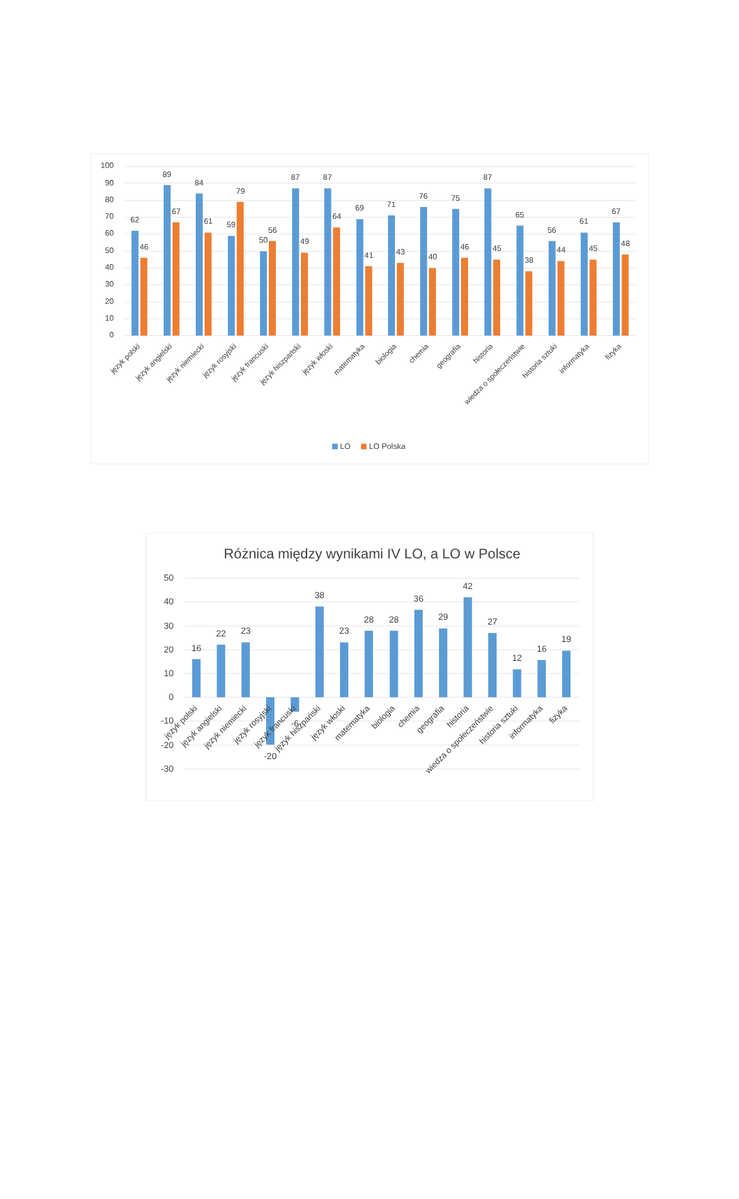100
90
80
70
60
50
40
30
20
10
0
62
46
89
67
84
61
59
79
50
56
87
49
87
64
69
41
71
43
76
40
75
46
87
45
65
38
56
44
61
45
67
48
język polski
język angielski
język niemiecki
język rosyjski
język francuski
język hiszpański
język włoski
matematyka
biologia
chemia
geografia
historia
wiedza o społeczeństwie
historia sztuki
informatyka
fizyka
LO
LO Polska
Różnica między wynikami IV LO, a LO w Polsce
50
40
30
20
10
0
-10
-20
-30
16
22
23
-20
-6
38
23
28
28
36
29
42
27
12
16
19
język polski
język angielski
język niemiecki
język rosyjski
język francuski
język hiszpański
język włoski
matematyka
biologia
chemia
geografia
historia
wiedza o społeczeństwie
historia sztuki
informatyka
fizyka